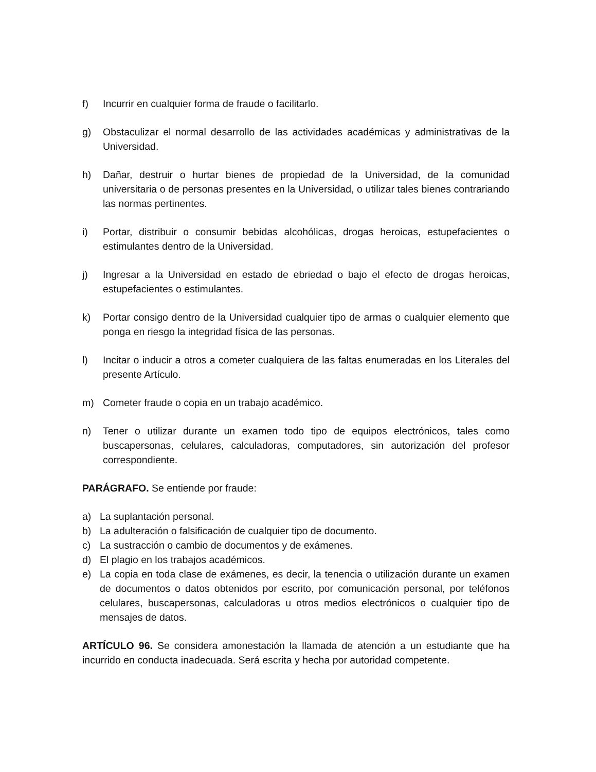f) Incurrir en cualquier forma de fraude o facilitarlo.
g) Obstaculizar el normal desarrollo de las actividades académicas y administrativas de la Universidad.
h) Dañar, destruir o hurtar bienes de propiedad de la Universidad, de la comunidad universitaria o de personas presentes en la Universidad, o utilizar tales bienes contrariando las normas pertinentes.
i) Portar, distribuir o consumir bebidas alcohólicas, drogas heroicas, estupefacientes o estimulantes dentro de la Universidad.
j) Ingresar a la Universidad en estado de ebriedad o bajo el efecto de drogas heroicas, estupefacientes o estimulantes.
k) Portar consigo dentro de la Universidad cualquier tipo de armas o cualquier elemento que ponga en riesgo la integridad física de las personas.
l) Incitar o inducir a otros a cometer cualquiera de las faltas enumeradas en los Literales del presente Artículo.
m) Cometer fraude o copia en un trabajo académico.
n) Tener o utilizar durante un examen todo tipo de equipos electrónicos, tales como buscapersonas, celulares, calculadoras, computadores, sin autorización del profesor correspondiente.
PARÁGRAFO. Se entiende por fraude:
a) La suplantación personal.
b) La adulteración o falsificación de cualquier tipo de documento.
c) La sustracción o cambio de documentos y de exámenes.
d) El plagio en los trabajos académicos.
e) La copia en toda clase de exámenes, es decir, la tenencia o utilización durante un examen de documentos o datos obtenidos por escrito, por comunicación personal, por teléfonos celulares, buscapersonas, calculadoras u otros medios electrónicos o cualquier tipo de mensajes de datos.
ARTÍCULO 96. Se considera amonestación la llamada de atención a un estudiante que ha incurrido en conducta inadecuada. Será escrita y hecha por autoridad competente.